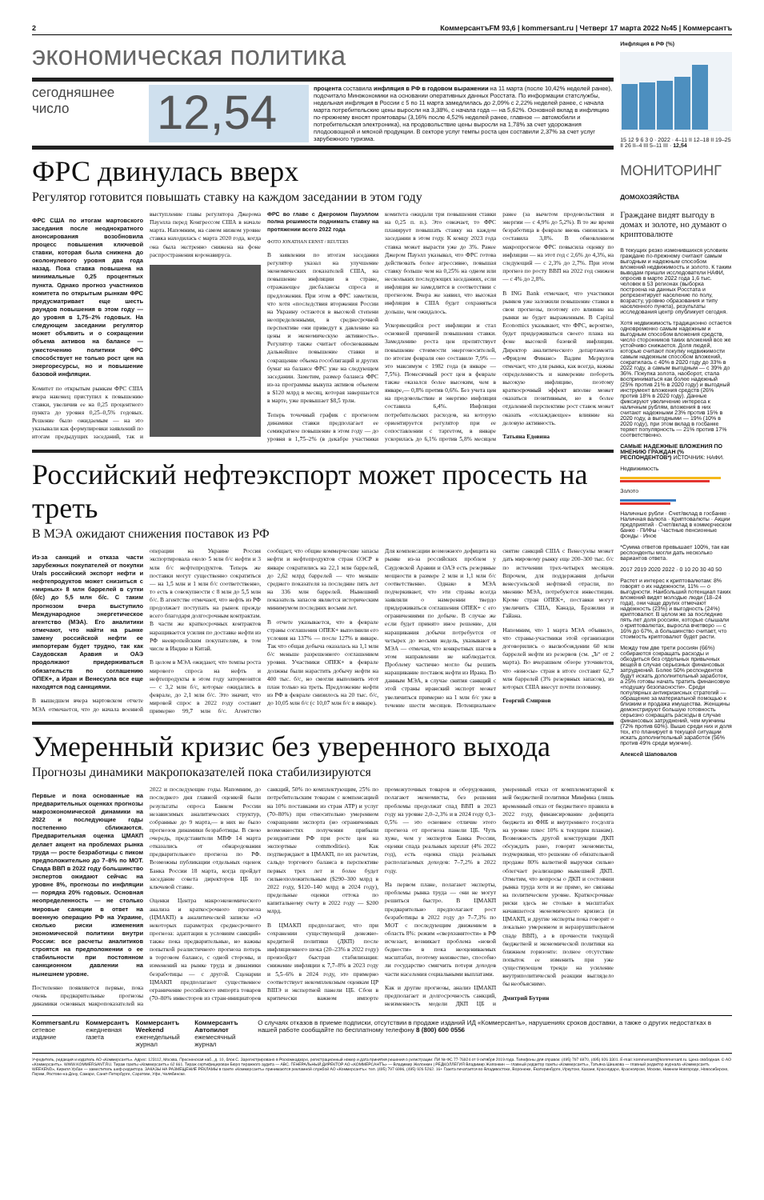2 КоммерсантъFM 93,6 | kommersant.ru | Четверг 17 марта 2022 №45 | Коммерсантъ
экономическая политика
сегодняшнее число
12,54
процента составила инфляция в РФ в годовом выражении на 11 марта (после 10,42% неделей ранее), подсчитало Минэкономики на основании оперативных данных Росстата. По информации статслужбы, недельная инфляция в России с 5 по 11 марта замедлилась до 2,09% с 2,22% неделей ранее, с начала марта потребительские цены выросли на 3,38%, с начала года — на 5,62%. Основной вклад в инфляцию по-прежнему вносят промтовары (3,16% после 4,52% неделей ранее, главное — автомобили и потребительская электроника), на продовольствие цены выросли на 1,78% за счет удорожания плодоовощной и мясной продукции. В секторе услуг темпы роста цен составили 2,37% за счет услуг зарубежного туризма.
ФРС двинулась вверх
Регулятор готовится повышать ставку на каждом заседании в этом году
ФРС США по итогам мартовского заседания после неоднократного анонсирования возобновила процесс повышения ключевой ставки, которая была снижена до околонулевого уровня два года назад. Пока ставка повышена на минимальные 0,25 процентных пункта. Однако прогноз участников комитета по открытым рынкам ФРС предусматривает еще шесть раундов повышения в этом году — до уровня в 1,75–2% годовых. На следующем заседании регулятор может объявить и о сокращении объема активов на балансе — ужесточению политики ФРС способствует не только рост цен на энергоресурсы, но и повышение базовой инфляции.
Комитет по открытым рынкам ФРС США вчера наконец приступил к повышению ставки, увеличив ее на 0,25 процентного пункта до уровня 0,25–0,5% годовых. Решение было ожидаемым — на это указывали как формулировки заявлений по итогам предыдущих заседаний, так и выступление главы регулятора Джерома Пауэлла перед Конгрессом США в начале марта. Напомним, на самом низком уровне ставка находилась с марта 2020 года, когда она была экстренно снижена на фоне распространения коронавируса.
ФРС во главе с Джеромом Пауэллом полна решимости поднимать ставку на протяжении всего 2022 года
ФОТО JONATHAN ERNST / REUTERS
В заявлении по итогам заседания регулятор указал на улучшение экономических показателей США, на повышение инфляции в стране, отражающее дисбалансы спроса и предложения. При этом в ФРС заметили, что хотя «последствия вторжения России на Украину остаются в высокой степени неопределенными, в среднесрочной перспективе они приведут к давлению на цены и экономическую активность». Регулятор также считает обоснованным дальнейшее повышение ставки и сокращение объема гособлигаций и других бумаг на балансе ФРС уже на следующем заседании. Заметим, размер баланса ФРС из-за программы выкупа активов объемом в $120 млрд в месяц, которая завершается в марте, уже превышает $8,5 трлн.
Теперь точечный график с прогнозом динамики ставки предполагает ее семикратное повышение в этом году — до уровня в 1,75–2% (в декабре участники комитета ожидали три повышения ставки на 0,25 п. п.). Это означает, то ФРС планирует повышать ставку на каждом заседании в этом году. К концу 2023 года ставка может вырасти уже до 3%. Ранее Джером Пауэлл указывал, что ФРС готова действовать более агрессивно, повышая ставку больше чем на 0,25% на одном или нескольких последующих заседаниях, если инфляция не замедлится в соответствии с прогнозом. Вчера же заявил, что высокая инфляция в США будет сохраняться дольше, чем ожидалось.
Ускоряющийся рост инфляции и стал основной причиной повышения ставки. Замедлению роста цен препятствует повышение стоимости энергоносителей, по итогам февраля оно составило 7,9% — это максимум с 1982 года (в январе — 7,5%). Помесячный рост цен в феврале также оказался более высоким, чем в январе,— 0,8% против 0,6%. Без учета цен на продовольствие и энергию инфляция составила 6,4%. Инфляция потребительских расходов, на которую ориентируется регулятор при ее сопоставлении с таргетом, в январе ускорилась до 6,1% против 5,8% месяцем ранее (за вычетом продовольствия и энергии — с 4,9% до 5,2%). В то же время безработица в феврале вновь снизилась и составила 3,8%. В обновленном макропрогнозе ФРС повысила оценку по инфляции — на этот год с 2,6% до 4,3%, на следующий — с 2,3% до 2,7%. При этом прогноз по росту ВВП на 2022 год снижен — с 4% до 2,8%.
В ING Bank отмечают, что участники рынков уже заложили повышение ставки в свои прогнозы, поэтому его влияние на рынки не будет выраженным. В Capital Economics указывают, что ФРС, вероятно, будет придерживаться своего плана на фоне высокой базовой инфляции. Директор аналитического департамента «Фридом Финанс» Вадим Меркулов отмечает, что для рынка, как всегда, важны определенность и намерение побороть высокую инфляцию, поэтому краткосрочный эффект вполне может оказаться позитивным, но в более отдаленной перспективе рост ставок может оказать «охлаждающее» влияние на деловую активность.
Татьяна Едовина
Российский нефтеэкспорт может просесть на треть
В МЭА ожидают снижения поставок из РФ
Из-за санкций и отказа части зарубежных покупателей от покупки Urals российский экспорт нефти и нефтепродуктов может снизиться с «мирных» 8 млн баррелей в сутки (б/с) до 5,5 млн б/с. С таким прогнозом вчера выступило Международное энергетическое агентство (МЭА). Его аналитики отмечают, что найти на рынке замену российской нефти ее импортерам будет трудно, так как Саудовская Аравия и ОАЭ продолжают придерживаться обязательств по соглашению ОПЕК+, а Иран и Венесуэла все еще находятся под санкциями.
В вышедшем вчера мартовском отчете МЭА отмечается, что до начала военной операции на Украине Россия экспортировала около 5 млн б/с нефти и 3 млн б/с нефтепродуктов. Теперь же поставки могут существенно сократиться — на 1,5 млн и 1 млн б/с соответственно, то есть в совокупности с 8 млн до 5,5 млн б/с. В агентстве отмечают, что нефть из РФ продолжает поступать на рынок прежде всего благодаря долгосрочным контрактам. В части же краткосрочных контрактов наращивается усилия по доставке нефти из РФ неевропейским покупателям, в том числе в Индию и Китай.
В целом в МЭА ожидают, что темпы роста мирового спроса на нефть и нефтепродукты в этом году затормозятся — с 3,2 млн б/с, которые ожидались в феврале, до 2,1 млн б/с. Это значит, что мировой спрос в 2022 году составит примерно 99,7 млн б/с. Агентство сообщает, что общие коммерческие запасы нефти и нефтепродуктов стран ОЭСР в январе сократились на 22,1 млн баррелей, до 2,62 млрд баррелей — что меньше среднего показателя за последние пять лет на 336 млн баррелей. Нынешний показатель запасов является историческим минимумом последних восьми лет.
В отчете указывается, что в феврале страны соглашения ОПЕК+ выполнили его условия на 137% — после 127% в январе. Так что общая добыча оказалась на 1,1 млн б/с меньше разрешенного соглашением уровня. Участники ОПЕК+ в феврале должны были нарастить добычу нефти на 400 тыс. б/с, но смогли выполнить этот план только на треть. Предложение нефти из РФ в феврале снизилось на 20 тыс. б/с, до 10,05 млн б/с (с 10,07 млн б/с в январе).
Для компенсации возможного дефицита на рынке из-за российских проблем у Саудовской Аравии и ОАЭ есть резервные мощности в размере 2 млн и 1,1 млн б/с соответственно. Однако в МЭА подчеркивают, что эти страны всегда заявляли о намерении твердо придерживаться соглашения ОПЕК+ с его ограничениями по добыче. В случае же если будет принято иное решение, для наращивания добычи потребуется от четырех до восьми недель, указывают в МЭА — отмечая, что конкретных шагов в этом направлении не наблюдается. Проблему частично могло бы решить наращивание поставок нефти из Ирана. По данным МЭА, в случае снятия санкций с этой страны иранский экспорт может увеличиться примерно на 1 млн б/с уже в течение шести месяцев. Потенциальное снятие санкций США с Венесуэлы может дать мировому рынку еще 200–300 тыс. б/с по истечении трех-четырех месяцев. Впрочем, для поддержания добычи венесуэльской нефтяной отрасли, по мнению МЭА, потребуются инвестиции. Кроме стран ОПЕК+, поставки могут увеличить США, Канада, Бразилия и Гайана.
Напомним, что 1 марта МЭА объявило, что страны-участники этой организации договорились о высвобождении 60 млн баррелей нефти из резервов (см. „Ъ“ от 2 марта). Во вчерашнем обзоре уточняется, что «взносы» стран в итоге составят 62,7 млн баррелей (3% резервных запасов), из которых США внесут почти половину.
Георгий Смирнов
Умеренный кризис без уверенного выхода
Прогнозы динамики макропоказателей пока стабилизируются
Первые и пока основанные на предварительных оценках прогнозы макроэкономической динамики на 2022 и последующие годы постепенно сближаются. Предварительная оценка ЦМАКП делает акцент на проблемах рынка труда — росте безработицы с пиком предположительно до 7–8% по МОТ. Спада ВВП в 2022 году большинство экспертов ожидают сейчас на уровне 8%, прогнозы по инфляции — порядка 20% годовых. Основная неопределенность — не столько мировые санкции в ответ на военную операцию РФ на Украине, сколько риски изменения экономической политики внутри России: все расчеты аналитиков строятся на предположении о ее стабильности при постоянном санкционном давлении на нынешнем уровне.
Постепенно появляются первые, пока очень предварительные прогнозы динамики основных макропоказателей на 2022 и последующие годы. Напомним, до последнего дня главной оценкой были результаты опроса Банком России независимых аналитических структур, собранные до 9 марта,— в них не было прогнозов динамики безработицы. В свою очередь, представители МВФ 14 марта отказались от обнародования предварительного прогноза по РФ. Возможны публикации отдельных оценок Банка России 18 марта, когда пройдет заседание совета директоров ЦБ по ключевой ставке.
Оценки Центра макроэкономического анализа и краткосрочного прогноза (ЦМАКП) в аналитической записке «О некоторых параметрах среднесрочного прогноза: адаптация к условиям санкций» также пока предварительные, но важны попыткой реалистичного прогноза потерь в торговом балансе, с одной стороны, и изменений на рынке труда и динамики безработицы — с другой. Сценарии ЦМАКП предполагают существенное ограничение российского импорта товаров (70–80% инвесторов из стран-инициаторов санкций, 50% по комплектующим, 25% по потребительским товарам с компенсацией на 10% поставками из стран АТР) и услуг (70–80%) при относительно умеренном сокращении экспорта (но ограниченных возможностях получения прибыли резидентами РФ при росте цен на экспортные commodities). Как подтверждают в ЦМАКП, по их расчетам, сальдо торгового баланса в перспективе первых трех лет и более будет сильноположительным ($290–300 млрд в 2022 году, $120–140 млрд в 2024 году), предельные оценки оттока по капитальному счету в 2022 году — $200 млрд.
В ЦМАКП предполагают, что при сохранении существующей денежно-кредитной политики (ДКП) после инфляционного шока (20–23% в 2022 году) произойдет быстрая стабилизация: снижение инфляции к 7,7–8% в 2023 году и 5,5–6% в 2024 году, это примерно соответствует некомплексным оценкам ЦР ВШЭ и экспертной панели ЦБ. Сбои в критически важном импорте промежуточных товаров и оборудования, полагают экономисты, без решения проблемы продолжат спад ВВП в 2023 году на уровне 2,0–2,3% и в 2024 году 0,3–0,5% — это основное отличие этого прогноза от прогноза панели ЦБ. Чуть хуже, чем у экспертов Банка России, оценки спада реальных зарплат (4% 2022 год), есть оценка спада реальных располагаемых доходов: 7–7,2% в 2022 году.
На первом плане, полагают эксперты, проблемы рынка труда — они не могут решиться быстро. В ЦМАКП предварительно предполагают рост безработицы в 2022 году до 7–7,3% по МОТ с последующим движением в область 8%: режим «сверхзанятости» в РФ исчезает, возникает проблема «новой бедности» в пока неоцениваемых масштабах, поэтому неизвестно, способно ли государство смягчить потери доходов части населения социальными выплатами.
Как и другие прогнозы, анализ ЦМАКП предполагает и долгосрочность санкций, неизменность модели ДКП ЦБ и умеренный отказ от комплементарной к ней бюджетной политики Минфина (лишь временный отказ от бюджетного правила в 2022 году, финансирование дефицита бюджета из ФНБ и внутреннего госдолга на уровне плюс 10% к текущим планам). Возможность другой конструкции ДКП обсуждать рано, говорят экономисты, подчеркивая, что решение об обязательной продаже 80% валютной выручки сильно облегчает реализацию нынешней ДКП. Отметим, что вопросы о ДКП и состоянии рынка труда хотя и не прямо, но связаны на политическом уровне. Краткосрочные риски здесь не столько в масштабах начавшегося экономического кризиса (и ЦМАКП, и другие эксперты пока говорят о локально умеренном и неразрушительном спаде ВВП), а в прочности текущей бюджетной и экономической политики на ближнем горизонте: полное отсутствие попыток ее изменить при уже существующем тренде на усиление внутриполитической реакции выглядело бы необъяснимо.
Дмитрий Бутрин
Инфляция в РФ (%)
15 12 9 6 3 0 · 2022 · 4–11 II 12–18 II 19–25 II 26 II–4 III 5–11 III · 12,54
МОНИТОРИНГ
ДОМОХОЗЯЙСТВА
Граждане видят выгоду в домах и золоте, но думают о криптовалюте
В текущих резко изменившихся условиях граждане по-прежнему считают самым выгодным и надежным способом вложений недвижимость и золото. К таким выводам пришли исследователи НАФИ, опросив в марте 2022 года 1,6 тыс. человек в 53 регионах (выборка построена на данных Росстата и репрезентирует население по полу, возрасту, уровню образования и типу населенного пункта), результаты исследования центр опубликует сегодня.
Хотя недвижимость традиционно остается одновременно самым надежным и выгодным способом вложения средств, число сторонников таких вложений все же устойчиво снижается. Доля людей, которые считают покупку недвижимости самым надежным способом вложений, сократилась с 40% в 2020 году до 33% в 2022 году, а самым выгодным — с 39% до 36%. Покупка золота, наоборот, стала восприниматься как более надежный (25% против 21% в 2020 году) и выгодный инструмент вложения средств (26% против 18% в 2020 году). Данные фиксируют увеличение интереса к наличным рублям, вложения в них считают надежными 23% против 15% в 2020 году, а выгодными — 19% (10% в 2020 году), при этом вклад в госбанке теряет популярность — 21% против 17% соответственно.
САМЫЕ НАДЕЖНЫЕ ВЛОЖЕНИЯ ПО МНЕНИЮ ГРАЖДАН (% РЕСПОНДЕНТОВ*) ИСТОЧНИК: НАФИ.
Недвижимость
Золото
Наличные рубли · Счет/вклад в госбанке · Наличная валюта · Криптовалюты · Акции предприятий · Счет/вклад в коммерческом банке · ПИФы · Частные пенсионные фонды · Иное
*Сумма ответов превышает 100%, так как респонденты могли дать несколько вариантов ответа.
2017 2019 2020 2022 · 0 10 20 30 40 50
Растет и интерес к криптовалютам: 8% говорят о их надежности, 11% — о выгодности. Наибольший потенциал таких вложений видят молодые люди (18–24 года), они чаще других отмечают надежность (23%) и выгодность (24%) криптовалют. В целом же за последние пять лет доля россиян, которые слышали о криптовалютах, выросла вчетверо — с 16% до 67%, а большинство считает, что стоимость криптовалют будет расти.
Между тем две трети россиян (66%) собираются сокращать расходы и обходиться без отдельных привычных вещей в случае серьезных финансовых затруднений. Более 50% респондентов будут искать дополнительный заработок, а 25% готовы начать тратить финансовую «подушку безопасности». Среди популярных антикризисных стратегий — обращение за материальной помощью к близким и продажа имущества. Женщины демонстрируют большую готовность серьезно сокращать расходы в случае финансовых затруднений, чем мужчины (72% против 60%). Выше среди них и доля тех, кто планирует в текущей ситуации искать дополнительный заработок (56% против 49% среди мужчин).
Алексей Шаповалов
Kommersant.ru
сетевое издание
Коммерсантъ
ежедневная газета
Коммерсантъ Weekend
еженедельный журнал
Коммерсантъ Автопилот
ежемесячный журнал
О случаях отказов в приеме подписки, отсутствии в продаже изданий ИД «Коммерсантъ», нарушениях сроков доставки, а также о других недостатках в нашей работе сообщайте по бесплатному телефону 8 (800) 600 0556
Учредитель, редакция и издатель АО «Коммерсантъ». Адрес: 123112, Москва, Пресненская наб., д. 10, блок С. Зарегистрировано в Роскомнадзоре, регистрационный номер и дата принятия решения о регистрации: ПИ № ФС 77-76924 от 9 октября 2019 года. Телефоны для справок: (495) 797 6970, (495) 926 3301. E-mail: kommersant@kommersant.ru. Цена свободная. © АО «Коммерсантъ». WWW.KOMMERSANT.RU. Тираж газеты «Коммерсантъ» 62 661. Тираж сертифицирован Бюро тиражного аудита — ABC. ГЕНЕРАЛЬНЫЙ ДИРЕКТОР АО «КОММЕРСАНТЪ» — Владимир Желонкин | РЕДКОЛЛЕГИЯ Владимир Желонкин — главный редактор газеты «Коммерсантъ», Татьяна Шишкова — главный редактор журнала «Коммерсантъ WEEKEND», Кирилл Урбан — заместитель шеф-редактора. ЗАКАЗЫ НА РАЗМЕЩЕНИЕ РЕКЛАМЫ в газете «Коммерсантъ» принимаются рекламной службой АО «Коммерсантъ»: тел. (495) 797 6996, (495) 926 5262. 16+ Газета печатается во Владивостоке, Воронеже, Екатеринбурге, Иркутске, Казани, Краснодаре, Красноярске, Москве, Нижнем Новгороде, Новосибирске, Перми, Ростове-на-Дону, Самаре, Санкт-Петербурге, Саратове, Уфе, Челябинске.